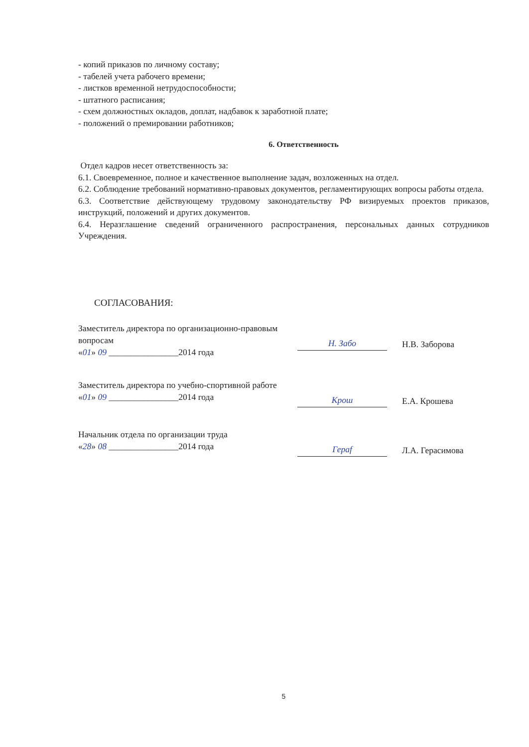- копий приказов по личному составу;
- табелей учета рабочего времени;
- листков временной нетрудоспособности;
- штатного расписания;
- схем должностных окладов, доплат, надбавок к заработной плате;
- положений о премировании работников;
6. Ответственность
Отдел кадров несет ответственность за:
6.1. Своевременное, полное и качественное выполнение задач, возложенных на отдел.
6.2. Соблюдение требований нормативно-правовых документов, регламентирующих вопросы работы отдела.
6.3. Соответствие действующему трудовому законодательству РФ визируемых проектов приказов, инструкций, положений и других документов.
6.4. Неразглашение сведений ограниченного распространения, персональных данных сотрудников Учреждения.
СОГЛАСОВАНИЯ:
Заместитель директора по организационно-правовым вопросам
«01» 09 ________________2014 года
Н. Забо
Н.В. Заборова
Заместитель директора по учебно-спортивной работе
«01» 09 ________________2014 года
Крош
Е.А. Крошева
Начальник отдела по организации труда
«28» 08 ________________2014 года
Гераf
Л.А. Герасимова
5